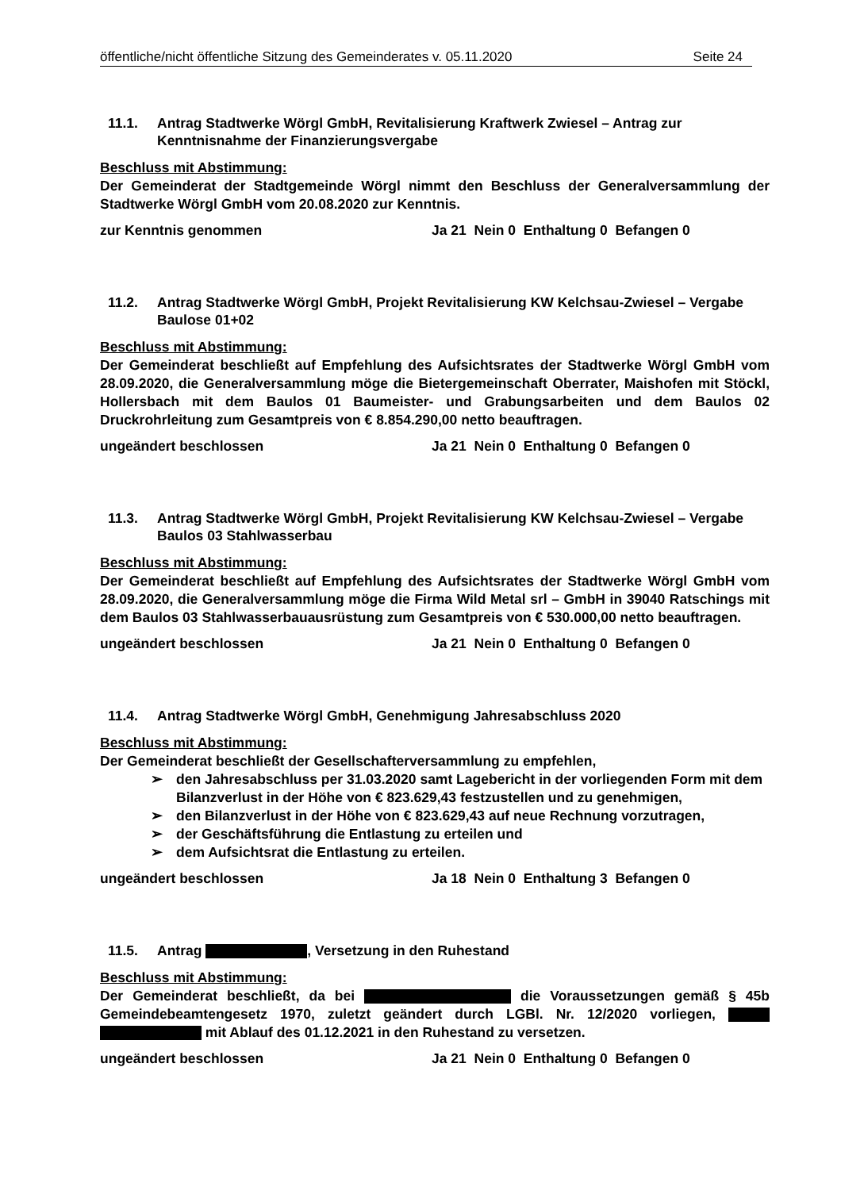öffentliche/nicht öffentliche Sitzung des Gemeinderates v. 05.11.2020 Seite 24
11.1. Antrag Stadtwerke Wörgl GmbH, Revitalisierung Kraftwerk Zwiesel – Antrag zur Kenntnisnahme der Finanzierungsvergabe
Beschluss mit Abstimmung:
Der Gemeinderat der Stadtgemeinde Wörgl nimmt den Beschluss der Generalversammlung der Stadtwerke Wörgl GmbH vom 20.08.2020 zur Kenntnis.
zur Kenntnis genommen Ja 21 Nein 0 Enthaltung 0 Befangen 0
11.2. Antrag Stadtwerke Wörgl GmbH, Projekt Revitalisierung KW Kelchsau-Zwiesel – Vergabe Baulose 01+02
Beschluss mit Abstimmung:
Der Gemeinderat beschließt auf Empfehlung des Aufsichtsrates der Stadtwerke Wörgl GmbH vom 28.09.2020, die Generalversammlung möge die Bietergemeinschaft Oberrater, Maishofen mit Stöckl, Hollersbach mit dem Baulos 01 Baumeister- und Grabungsarbeiten und dem Baulos 02 Druckrohrleitung zum Gesamtpreis von € 8.854.290,00 netto beauftragen.
ungeändert beschlossen Ja 21 Nein 0 Enthaltung 0 Befangen 0
11.3. Antrag Stadtwerke Wörgl GmbH, Projekt Revitalisierung KW Kelchsau-Zwiesel – Vergabe Baulos 03 Stahlwasserbau
Beschluss mit Abstimmung:
Der Gemeinderat beschließt auf Empfehlung des Aufsichtsrates der Stadtwerke Wörgl GmbH vom 28.09.2020, die Generalversammlung möge die Firma Wild Metal srl – GmbH in 39040 Ratschings mit dem Baulos 03 Stahlwasserbauausrüstung zum Gesamtpreis von € 530.000,00 netto beauftragen.
ungeändert beschlossen Ja 21 Nein 0 Enthaltung 0 Befangen 0
11.4. Antrag Stadtwerke Wörgl GmbH, Genehmigung Jahresabschluss 2020
Beschluss mit Abstimmung:
Der Gemeinderat beschließt der Gesellschafterversammlung zu empfehlen,
➢ den Jahresabschluss per 31.03.2020 samt Lagebericht in der vorliegenden Form mit dem Bilanzverlust in der Höhe von € 823.629,43 festzustellen und zu genehmigen,
➢ den Bilanzverlust in der Höhe von € 823.629,43 auf neue Rechnung vorzutragen,
➢ der Geschäftsführung die Entlastung zu erteilen und
➢ dem Aufsichtsrat die Entlastung zu erteilen.
ungeändert beschlossen Ja 18 Nein 0 Enthaltung 3 Befangen 0
11.5. Antrag , Versetzung in den Ruhestand
Beschluss mit Abstimmung:
Der Gemeinderat beschließt, da bei die Voraussetzungen gemäß § 45b Gemeindebeamtengesetz 1970, zuletzt geändert durch LGBl. Nr. 12/2020 vorliegen, mit Ablauf des 01.12.2021 in den Ruhestand zu versetzen.
ungeändert beschlossen Ja 21 Nein 0 Enthaltung 0 Befangen 0